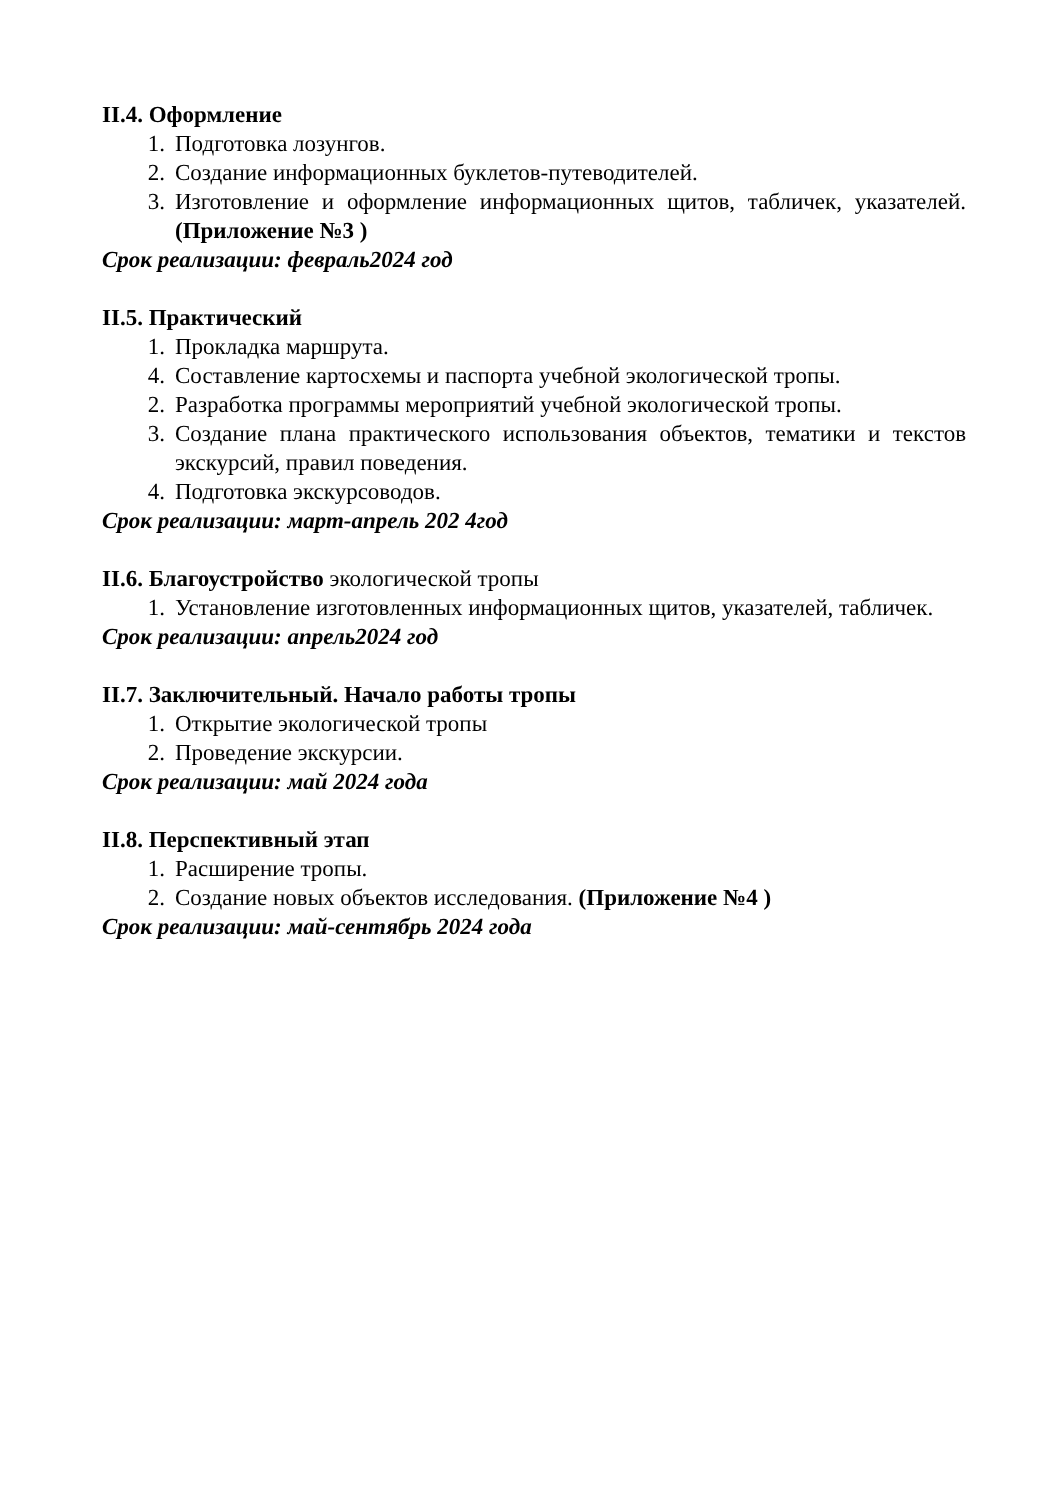II.4. Оформление
1. Подготовка лозунгов.
2. Создание информационных буклетов-путеводителей.
3. Изготовление и оформление информационных щитов, табличек, указателей. (Приложение №3 )
Срок реализации: февраль2024 год
II.5. Практический
1. Прокладка маршрута.
4. Составление картосхемы и паспорта учебной экологической тропы.
2. Разработка программы мероприятий учебной экологической тропы.
3. Создание плана практического использования объектов, тематики и текстов экскурсий, правил поведения.
4. Подготовка экскурсоводов.
Срок реализации: март-апрель 202 4год
II.6. Благоустройство экологической тропы
1. Установление изготовленных информационных щитов, указателей, табличек.
Срок реализации: апрель2024 год
II.7. Заключительный. Начало работы тропы
1. Открытие экологической тропы
2. Проведение экскурсии.
Срок реализации: май 2024 года
II.8. Перспективный этап
1. Расширение тропы.
2. Создание новых объектов исследования. (Приложение №4 )
Срок реализации: май-сентябрь 2024 года